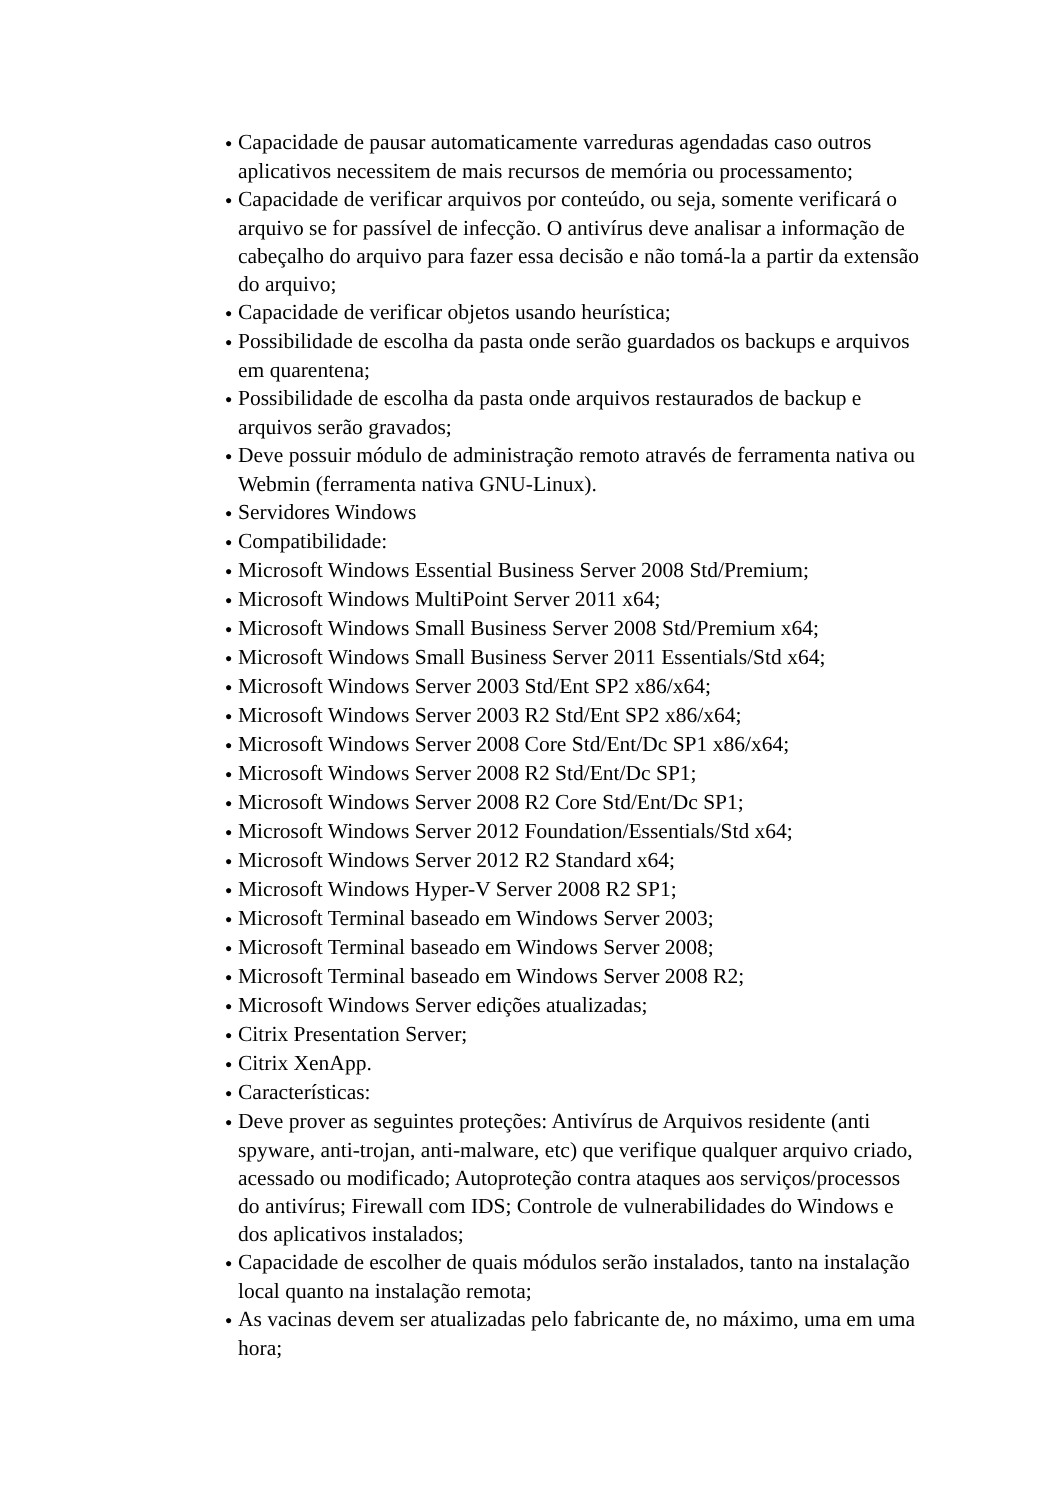● Capacidade de pausar automaticamente varreduras agendadas caso outros aplicativos necessitem de mais recursos de memória ou processamento;
● Capacidade de verificar arquivos por conteúdo, ou seja, somente verificará o arquivo se for passível de infecção. O antivírus deve analisar a informação de cabeçalho do arquivo para fazer essa decisão e não tomá-la a partir da extensão do arquivo;
● Capacidade de verificar objetos usando heurística;
● Possibilidade de escolha da pasta onde serão guardados os backups e arquivos em quarentena;
● Possibilidade de escolha da pasta onde arquivos restaurados de backup e arquivos serão gravados;
● Deve possuir módulo de administração remoto através de ferramenta nativa ou Webmin (ferramenta nativa GNU-Linux).
● Servidores Windows
● Compatibilidade:
● Microsoft Windows Essential Business Server 2008 Std/Premium;
● Microsoft Windows MultiPoint Server 2011 x64;
● Microsoft Windows Small Business Server 2008 Std/Premium x64;
● Microsoft Windows Small Business Server 2011 Essentials/Std x64;
● Microsoft Windows Server 2003 Std/Ent SP2 x86/x64;
● Microsoft Windows Server 2003 R2 Std/Ent SP2 x86/x64;
● Microsoft Windows Server 2008 Core Std/Ent/Dc SP1 x86/x64;
● Microsoft Windows Server 2008 R2 Std/Ent/Dc SP1;
● Microsoft Windows Server 2008 R2 Core Std/Ent/Dc SP1;
● Microsoft Windows Server 2012 Foundation/Essentials/Std x64;
● Microsoft Windows Server 2012 R2 Standard x64;
● Microsoft Windows Hyper-V Server 2008 R2 SP1;
● Microsoft Terminal baseado em Windows Server 2003;
● Microsoft Terminal baseado em Windows Server 2008;
● Microsoft Terminal baseado em Windows Server 2008 R2;
● Microsoft Windows Server edições atualizadas;
● Citrix Presentation Server;
● Citrix XenApp.
● Características:
● Deve prover as seguintes proteções: Antivírus de Arquivos residente (anti spyware, anti-trojan, anti-malware, etc) que verifique qualquer arquivo criado, acessado ou modificado; Autoproteção contra ataques aos serviços/processos do antivírus; Firewall com IDS; Controle de vulnerabilidades do Windows e dos aplicativos instalados;
● Capacidade de escolher de quais módulos serão instalados, tanto na instalação local quanto na instalação remota;
● As vacinas devem ser atualizadas pelo fabricante de, no máximo, uma em uma hora;